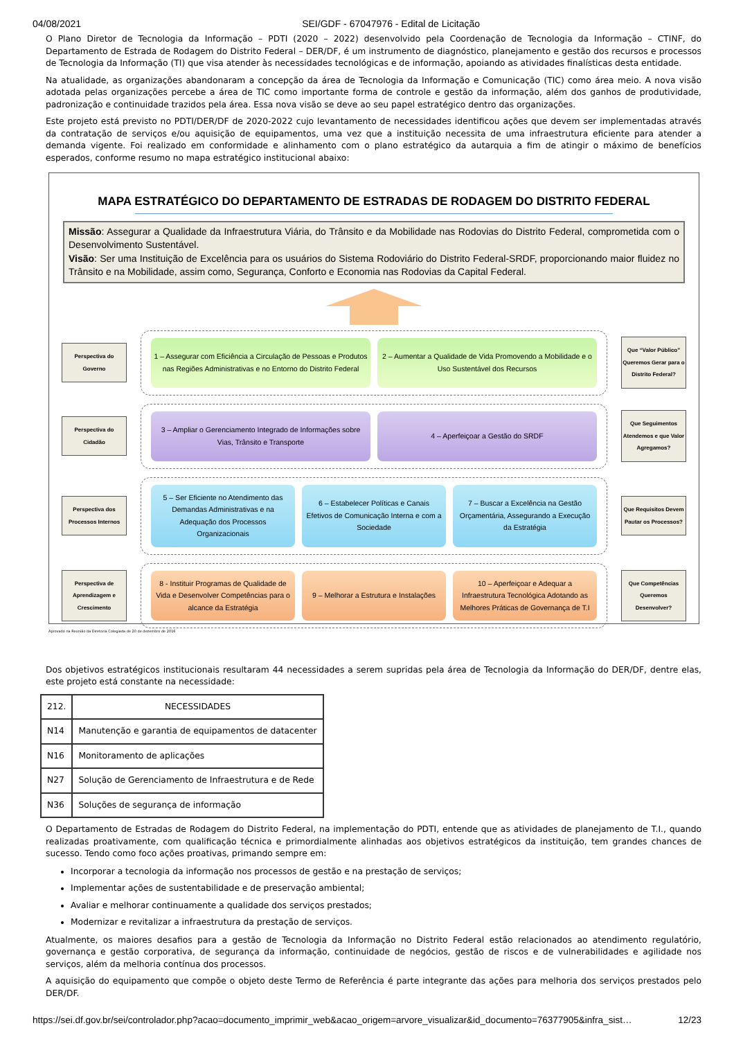04/08/2021 SEI/GDF - 67047976 - Edital de Licitação
O Plano Diretor de Tecnologia da Informação – PDTI (2020 – 2022) desenvolvido pela Coordenação de Tecnologia da Informação – CTINF, do Departamento de Estrada de Rodagem do Distrito Federal – DER/DF, é um instrumento de diagnóstico, planejamento e gestão dos recursos e processos de Tecnologia da Informação (TI) que visa atender às necessidades tecnológicas e de informação, apoiando as atividades finalísticas desta entidade.
Na atualidade, as organizações abandonaram a concepção da área de Tecnologia da Informação e Comunicação (TIC) como área meio. A nova visão adotada pelas organizações percebe a área de TIC como importante forma de controle e gestão da informação, além dos ganhos de produtividade, padronização e continuidade trazidos pela área. Essa nova visão se deve ao seu papel estratégico dentro das organizações.
Este projeto está previsto no PDTI/DER/DF de 2020-2022 cujo levantamento de necessidades identificou ações que devem ser implementadas através da contratação de serviços e/ou aquisição de equipamentos, uma vez que a instituição necessita de uma infraestrutura eficiente para atender a demanda vigente. Foi realizado em conformidade e alinhamento com o plano estratégico da autarquia a fim de atingir o máximo de benefícios esperados, conforme resumo no mapa estratégico institucional abaixo:
MAPA ESTRATÉGICO DO DEPARTAMENTO DE ESTRADAS DE RODAGEM DO DISTRITO FEDERAL
Missão: Assegurar a Qualidade da Infraestrutura Viária, do Trânsito e da Mobilidade nas Rodovias do Distrito Federal, comprometida com o Desenvolvimento Sustentável.
Visão: Ser uma Instituição de Excelência para os usuários do Sistema Rodoviário do Distrito Federal-SRDF, proporcionando maior fluidez no Trânsito e na Mobilidade, assim como, Segurança, Conforto e Economia nas Rodovias da Capital Federal.
Perspectiva do Governo
1 – Assegurar com Eficiência a Circulação de Pessoas e Produtos nas Regiões Administrativas e no Entorno do Distrito Federal
2 – Aumentar a Qualidade de Vida Promovendo a Mobilidade e o Uso Sustentável dos Recursos
Que “Valor Público” Queremos Gerar para o Distrito Federal?
Perspectiva do Cidadão
3 – Ampliar o Gerenciamento Integrado de Informações sobre Vias, Trânsito e Transporte
4 – Aperfeiçoar a Gestão do SRDF
Que Seguimentos Atendemos e que Valor Agregamos?
Perspectiva dos Processos Internos
5 – Ser Eficiente no Atendimento das Demandas Administrativas e na Adequação dos Processos Organizacionais
6 – Estabelecer Políticas e Canais Efetivos de Comunicação Interna e com a Sociedade
7 – Buscar a Excelência na Gestão Orçamentária, Assegurando a Execução da Estratégia
Que Requisitos Devem Pautar os Processos?
Perspectiva de Aprendizagem e Crescimento
8 - Instituir Programas de Qualidade de Vida e Desenvolver Competências para o alcance da Estratégia
9 – Melhorar a Estrutura e Instalações
10 – Aperfeiçoar e Adequar a Infraestrutura Tecnológica Adotando as Melhores Práticas de Governança de T.I
Que Competências Queremos Desenvolver?
Aprovado na Reunião da Diretoria Colegiada de 20 de dezembro de 2016
Dos objetivos estratégicos institucionais resultaram 44 necessidades a serem supridas pela área de Tecnologia da Informação do DER/DF, dentre elas, este projeto está constante na necessidade:
| 212. | NECESSIDADES |
| N14 | Manutenção e garantia de equipamentos de datacenter |
| N16 | Monitoramento de aplicações |
| N27 | Solução de Gerenciamento de Infraestrutura e de Rede |
| N36 | Soluções de segurança de informação |
O Departamento de Estradas de Rodagem do Distrito Federal, na implementação do PDTI, entende que as atividades de planejamento de T.I., quando realizadas proativamente, com qualificação técnica e primordialmente alinhadas aos objetivos estratégicos da instituição, tem grandes chances de sucesso. Tendo como foco ações proativas, primando sempre em:
Incorporar a tecnologia da informação nos processos de gestão e na prestação de serviços;
Implementar ações de sustentabilidade e de preservação ambiental;
Avaliar e melhorar continuamente a qualidade dos serviços prestados;
Modernizar e revitalizar a infraestrutura da prestação de serviços.
Atualmente, os maiores desafios para a gestão de Tecnologia da Informação no Distrito Federal estão relacionados ao atendimento regulatório, governança e gestão corporativa, de segurança da informação, continuidade de negócios, gestão de riscos e de vulnerabilidades e agilidade nos serviços, além da melhoria contínua dos processos.
A aquisição do equipamento que compõe o objeto deste Termo de Referência é parte integrante das ações para melhoria dos serviços prestados pelo DER/DF.
https://sei.df.gov.br/sei/controlador.php?acao=documento_imprimir_web&acao_origem=arvore_visualizar&id_documento=76377905&infra_sist… 12/23